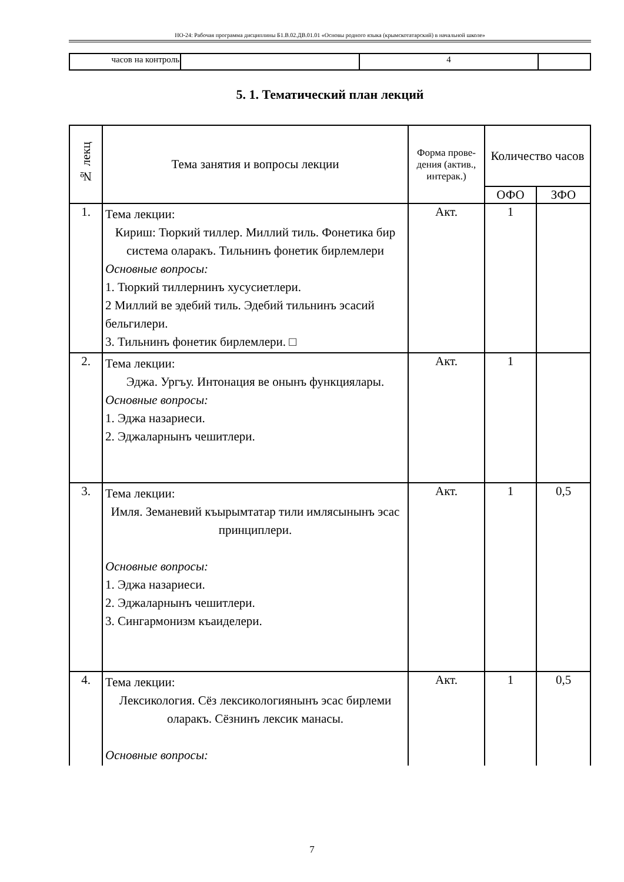НО-24: Рабочая программа дисциплины Б1.В.02.ДВ.01.01 «Основы родного языка (крымскотатарский) в начальной школе»
| часов на контроль | | 4 | |
5. 1. Тематический план лекций
| № лекц | Тема занятия и вопросы лекции | Форма прове-дения (актив., интерак.) | Количество часов | |
| --- | --- | --- | --- | --- |
| | | | ОФО | ЗФО |
| 1. | Тема лекции: Кириш: Тюркий тиллер. Миллий тиль. Фонетика бир система оларакъ. Тильнинъ фонетик бирлемлери Основные вопросы: 1. Тюркий тиллернинъ хусусиетлери. 2 Миллий ве эдебий тиль. Эдебий тильнинъ эсасий бельгилери. 3. Тильнинъ фонетик бирлемлери. □ | Акт. | 1 | |
| 2. | Тема лекции: Эджа. Ургъу. Интонация ве онынъ функциялары. Основные вопросы: 1. Эджа назариеси. 2. Эджаларнынъ чешитлери. | Акт. | 1 | |
| 3. | Тема лекции: Имля. Земаневий къырымтатар тили имлясынынъ эсас принциплери. Основные вопросы: 1. Эджа назариеси. 2. Эджаларнынъ чешитлери. 3. Сингармонизм къаиделери. | Акт. | 1 | 0,5 |
| 4. | Тема лекции: Лексикология. Сёз лексикологиянынъ эсас бирлеми оларакъ. Сёзнинъ лексик манасы. Основные вопросы: | Акт. | 1 | 0,5 |
7